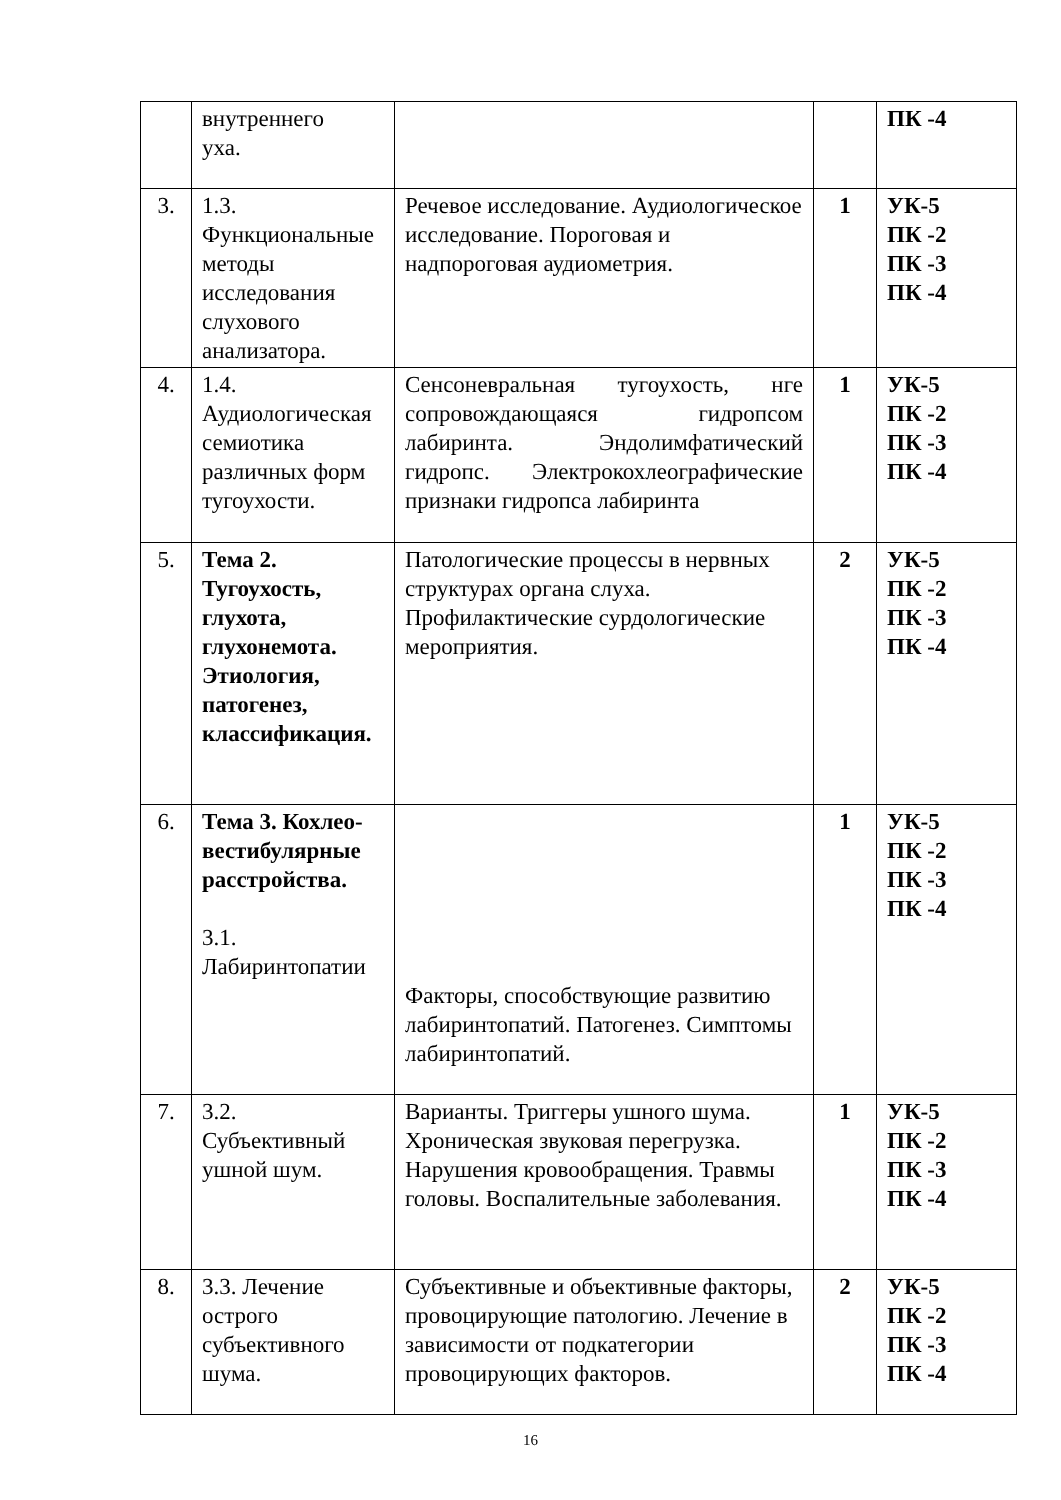| | внутреннего уха. | | | ПК -4 |
| 3. | 1.3. Функциональные методы исследования слухового анализатора. | Речевое исследование. Аудиологическое исследование. Пороговая и надпороговая аудиометрия. | 1 | УК-5 ПК -2 ПК -3 ПК -4 |
| 4. | 1.4. Аудиологическая семиотика различных форм тугоухости. | Сенсоневральная тугоухость, нге сопровождающаяся гидропсом лабиринта. Эндолимфатический гидропс. Электрокохлеографические признаки гидропса лабиринта | 1 | УК-5 ПК -2 ПК -3 ПК -4 |
| 5. | Тема 2. Тугоухость, глухота, глухонемота. Этиология, патогенез, классификация. | Патологические процессы в нервных структурах органа слуха. Профилактические сурдологические мероприятия. | 2 | УК-5 ПК -2 ПК -3 ПК -4 |
| 6. | Тема 3. Кохлео-вестибулярные расстройства. 3.1. Лабиринтопатии | Факторы, способствующие развитию лабиринтопатий. Патогенез. Симптомы лабиринтопатий. | 1 | УК-5 ПК -2 ПК -3 ПК -4 |
| 7. | 3.2. Субъективный ушной шум. | Варианты. Триггеры ушного шума. Хроническая звуковая перегрузка. Нарушения кровообращения. Травмы головы. Воспалительные заболевания. | 1 | УК-5 ПК -2 ПК -3 ПК -4 |
| 8. | 3.3. Лечение острого субъективного шума. | Субъективные и объективные факторы, провоцирующие патологию. Лечение в зависимости от подкатегории провоцирующих факторов. | 2 | УК-5 ПК -2 ПК -3 ПК -4 |
16